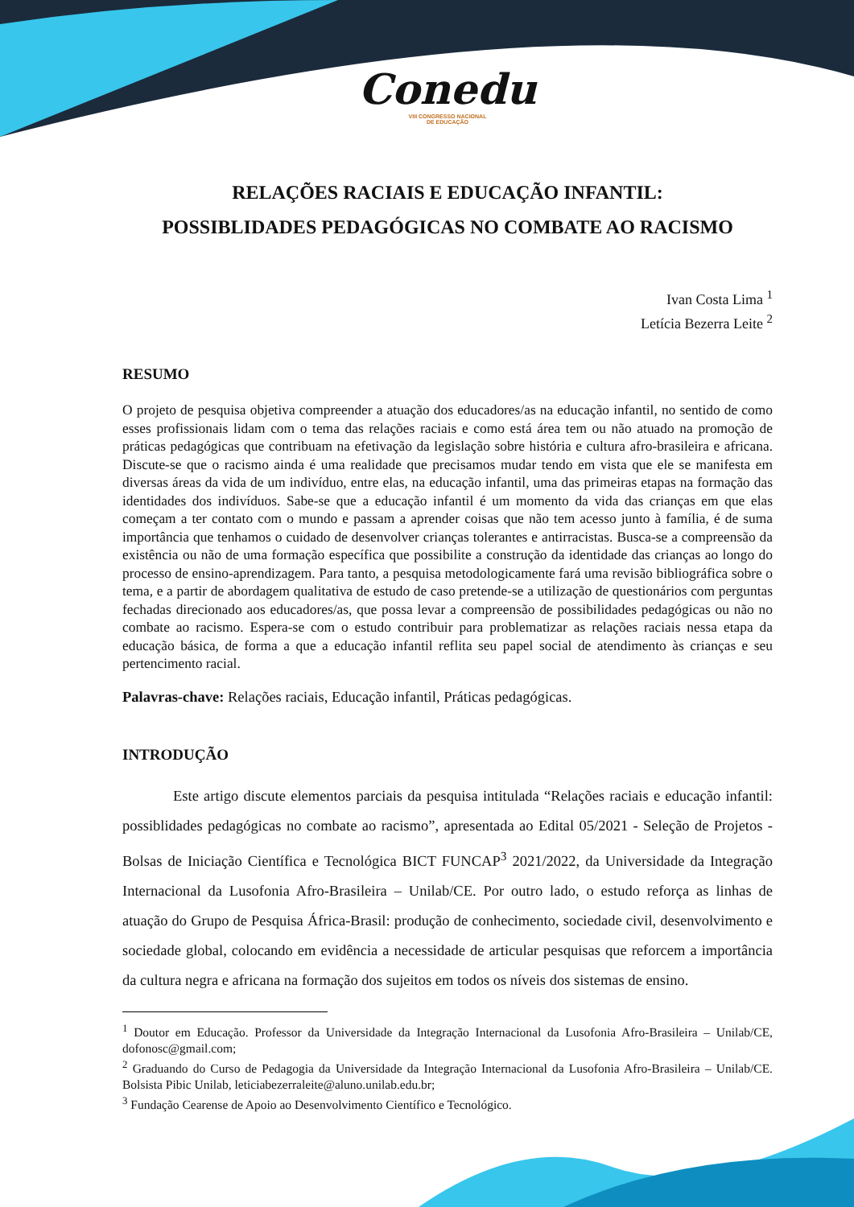Conedu
VIII CONGRESSO NACIONAL
DE EDUCAÇÃO
RELAÇÕES RACIAIS E EDUCAÇÃO INFANTIL:
POSSIBLIDADES PEDAGÓGICAS NO COMBATE AO RACISMO
Ivan Costa Lima <sup>1</sup>
Letícia Bezerra Leite <sup>2</sup>
RESUMO
O projeto de pesquisa objetiva compreender a atuação dos educadores/as na educação infantil, no sentido de como esses profissionais lidam com o tema das relações raciais e como está área tem ou não atuado na promoção de práticas pedagógicas que contribuam na efetivação da legislação sobre história e cultura afro-brasileira e africana. Discute-se que o racismo ainda é uma realidade que precisamos mudar tendo em vista que ele se manifesta em diversas áreas da vida de um indivíduo, entre elas, na educação infantil, uma das primeiras etapas na formação das identidades dos indivíduos. Sabe-se que a educação infantil é um momento da vida das crianças em que elas começam a ter contato com o mundo e passam a aprender coisas que não tem acesso junto à família, é de suma importância que tenhamos o cuidado de desenvolver crianças tolerantes e antirracistas. Busca-se a compreensão da existência ou não de uma formação específica que possibilite a construção da identidade das crianças ao longo do processo de ensino-aprendizagem. Para tanto, a pesquisa metodologicamente fará uma revisão bibliográfica sobre o tema, e a partir de abordagem qualitativa de estudo de caso pretende-se a utilização de questionários com perguntas fechadas direcionado aos educadores/as, que possa levar a compreensão de possibilidades pedagógicas ou não no combate ao racismo. Espera-se com o estudo contribuir para problematizar as relações raciais nessa etapa da educação básica, de forma a que a educação infantil reflita seu papel social de atendimento às crianças e seu pertencimento racial.
Palavras-chave: Relações raciais, Educação infantil, Práticas pedagógicas.
INTRODUÇÃO
Este artigo discute elementos parciais da pesquisa intitulada “Relações raciais e educação infantil: possiblidades pedagógicas no combate ao racismo”, apresentada ao Edital 05/2021 - Seleção de Projetos - Bolsas de Iniciação Científica e Tecnológica BICT FUNCAP<sup>3</sup> 2021/2022, da Universidade da Integração Internacional da Lusofonia Afro-Brasileira – Unilab/CE. Por outro lado, o estudo reforça as linhas de atuação do Grupo de Pesquisa África-Brasil: produção de conhecimento, sociedade civil, desenvolvimento e sociedade global, colocando em evidência a necessidade de articular pesquisas que reforcem a importância da cultura negra e africana na formação dos sujeitos em todos os níveis dos sistemas de ensino.
<sup>1</sup> Doutor em Educação. Professor da Universidade da Integração Internacional da Lusofonia Afro-Brasileira – Unilab/CE, dofonosc@gmail.com;
<sup>2</sup> Graduando do Curso de Pedagogia da Universidade da Integração Internacional da Lusofonia Afro-Brasileira – Unilab/CE. Bolsista Pibic Unilab, leticiabezerraleite@aluno.unilab.edu.br;
<sup>3</sup> Fundação Cearense de Apoio ao Desenvolvimento Científico e Tecnológico.